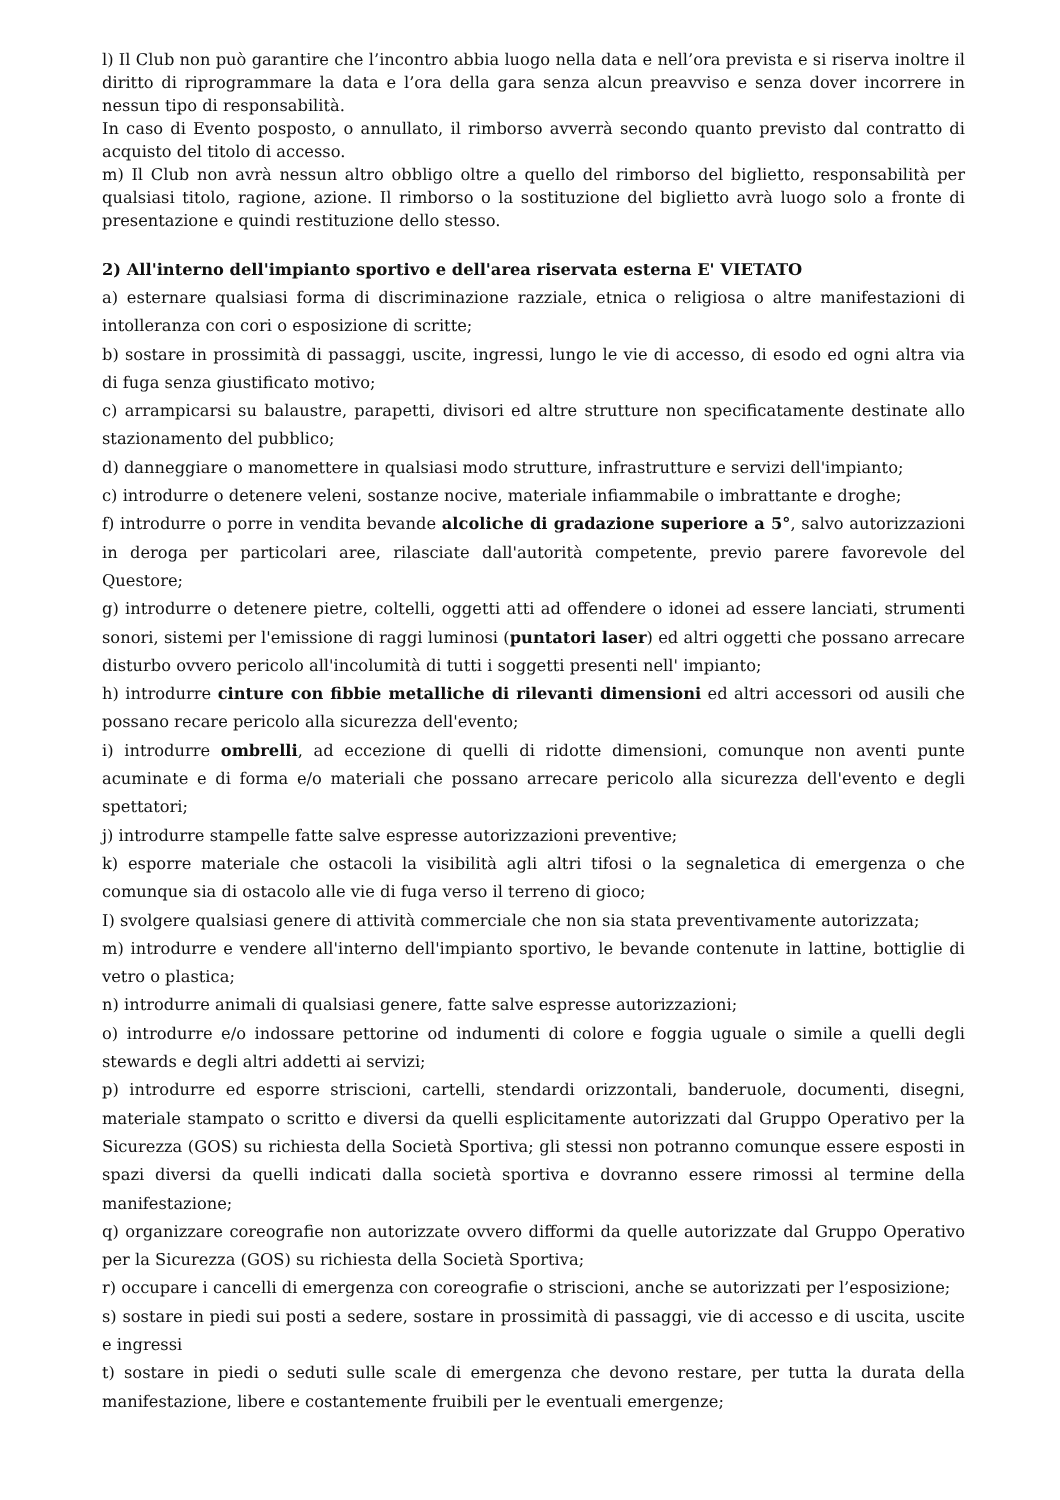l) Il Club non può garantire che l’incontro abbia luogo nella data e nell’ora prevista e si riserva inoltre il diritto di riprogrammare la data e l’ora della gara senza alcun preavviso e senza dover incorrere in nessun tipo di responsabilità.
In caso di Evento posposto, o annullato, il rimborso avverrà secondo quanto previsto dal contratto di acquisto del titolo di accesso.
m) Il Club non avrà nessun altro obbligo oltre a quello del rimborso del biglietto, responsabilità per qualsiasi titolo, ragione, azione. Il rimborso o la sostituzione del biglietto avrà luogo solo a fronte di presentazione e quindi restituzione dello stesso.
2) All'interno dell'impianto sportivo e dell'area riservata esterna E' VIETATO
a) esternare qualsiasi forma di discriminazione razziale, etnica o religiosa o altre manifestazioni di intolleranza con cori o esposizione di scritte;
b) sostare in prossimità di passaggi, uscite, ingressi, lungo le vie di accesso, di esodo ed ogni altra via di fuga senza giustificato motivo;
c) arrampicarsi su balaustre, parapetti, divisori ed altre strutture non specificatamente destinate allo stazionamento del pubblico;
d) danneggiare o manomettere in qualsiasi modo strutture, infrastrutture e servizi dell'impianto;
c) introdurre o detenere veleni, sostanze nocive, materiale infiammabile o imbrattante e droghe;
f) introdurre o porre in vendita bevande alcoliche di gradazione superiore a 5°, salvo autorizzazioni in deroga per particolari aree, rilasciate dall'autorità competente, previo parere favorevole del Questore;
g) introdurre o detenere pietre, coltelli, oggetti atti ad offendere o idonei ad essere lanciati, strumenti sonori, sistemi per l'emissione di raggi luminosi (puntatori laser) ed altri oggetti che possano arrecare disturbo ovvero pericolo all'incolumità di tutti i soggetti presenti nell' impianto;
h) introdurre cinture con fibbie metalliche di rilevanti dimensioni ed altri accessori od ausili che possano recare pericolo alla sicurezza dell'evento;
i) introdurre ombrelli, ad eccezione di quelli di ridotte dimensioni, comunque non aventi punte acuminate e di forma e/o materiali che possano arrecare pericolo alla sicurezza dell'evento e degli spettatori;
j) introdurre stampelle fatte salve espresse autorizzazioni preventive;
k) esporre materiale che ostacoli la visibilità agli altri tifosi o la segnaletica di emergenza o che comunque sia di ostacolo alle vie di fuga verso il terreno di gioco;
I) svolgere qualsiasi genere di attività commerciale che non sia stata preventivamente autorizzata;
m) introdurre e vendere all'interno dell'impianto sportivo, le bevande contenute in lattine, bottiglie di vetro o plastica;
n) introdurre animali di qualsiasi genere, fatte salve espresse autorizzazioni;
o) introdurre e/o indossare pettorine od indumenti di colore e foggia uguale o simile a quelli degli stewards e degli altri addetti ai servizi;
p) introdurre ed esporre striscioni, cartelli, stendardi orizzontali, banderuole, documenti, disegni, materiale stampato o scritto e diversi da quelli esplicitamente autorizzati dal Gruppo Operativo per la Sicurezza (GOS) su richiesta della Società Sportiva; gli stessi non potranno comunque essere esposti in spazi diversi da quelli indicati dalla società sportiva e dovranno essere rimossi al termine della manifestazione;
q) organizzare coreografie non autorizzate ovvero difformi da quelle autorizzate dal Gruppo Operativo per la Sicurezza (GOS) su richiesta della Società Sportiva;
r) occupare i cancelli di emergenza con coreografie o striscioni, anche se autorizzati per l’esposizione;
s) sostare in piedi sui posti a sedere, sostare in prossimità di passaggi, vie di accesso e di uscita, uscite e ingressi
t) sostare in piedi o seduti sulle scale di emergenza che devono restare, per tutta la durata della manifestazione, libere e costantemente fruibili per le eventuali emergenze;